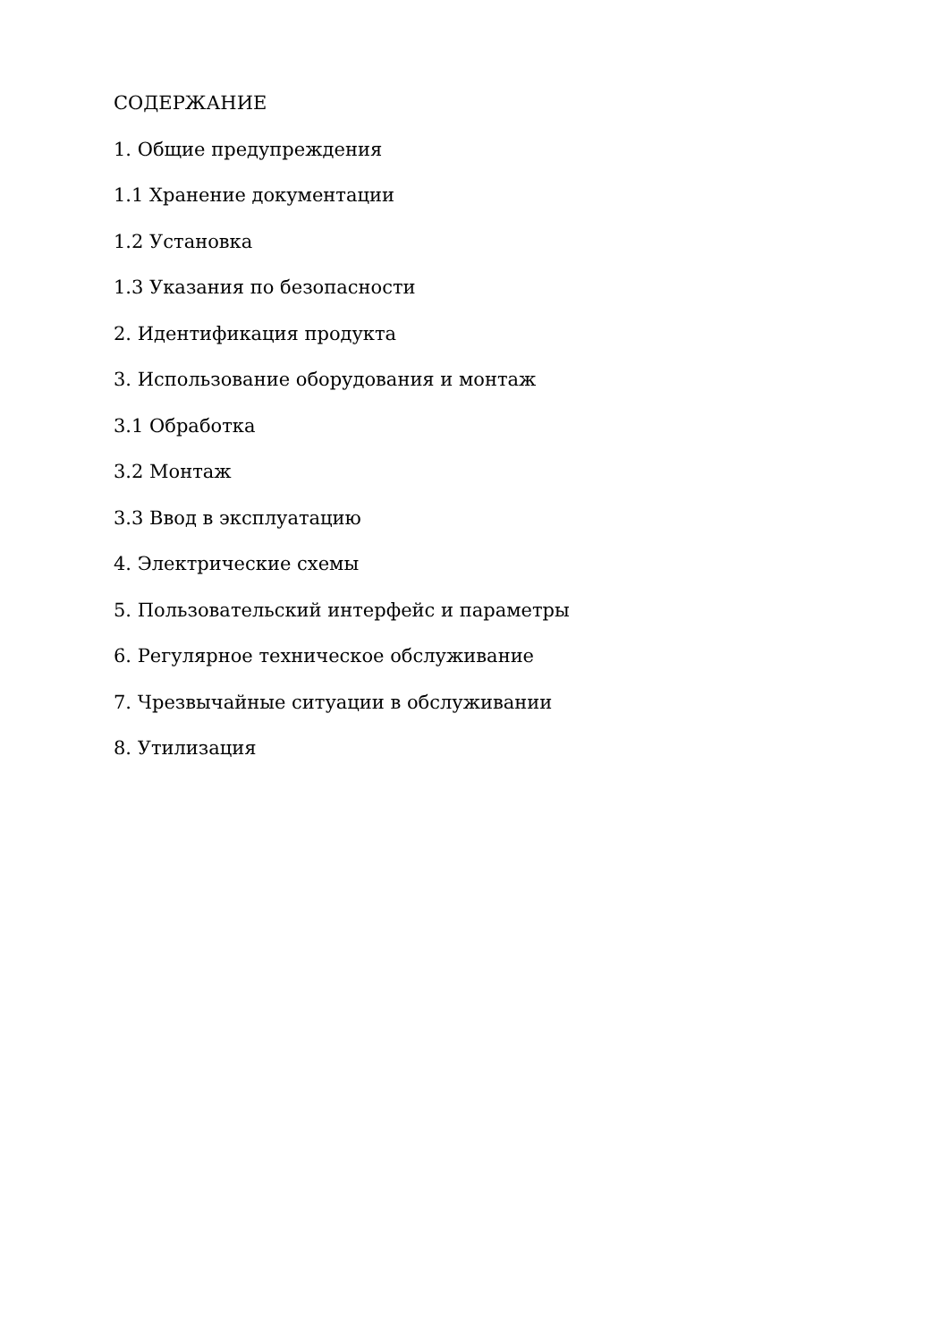СОДЕРЖАНИЕ
1. Общие предупреждения
1.1 Хранение документации
1.2 Установка
1.3 Указания по безопасности
2. Идентификация продукта
3. Использование оборудования и монтаж
3.1 Обработка
3.2 Монтаж
3.3 Ввод в эксплуатацию
4. Электрические схемы
5. Пользовательский интерфейс и параметры
6. Регулярное техническое обслуживание
7. Чрезвычайные ситуации в обслуживании
8. Утилизация